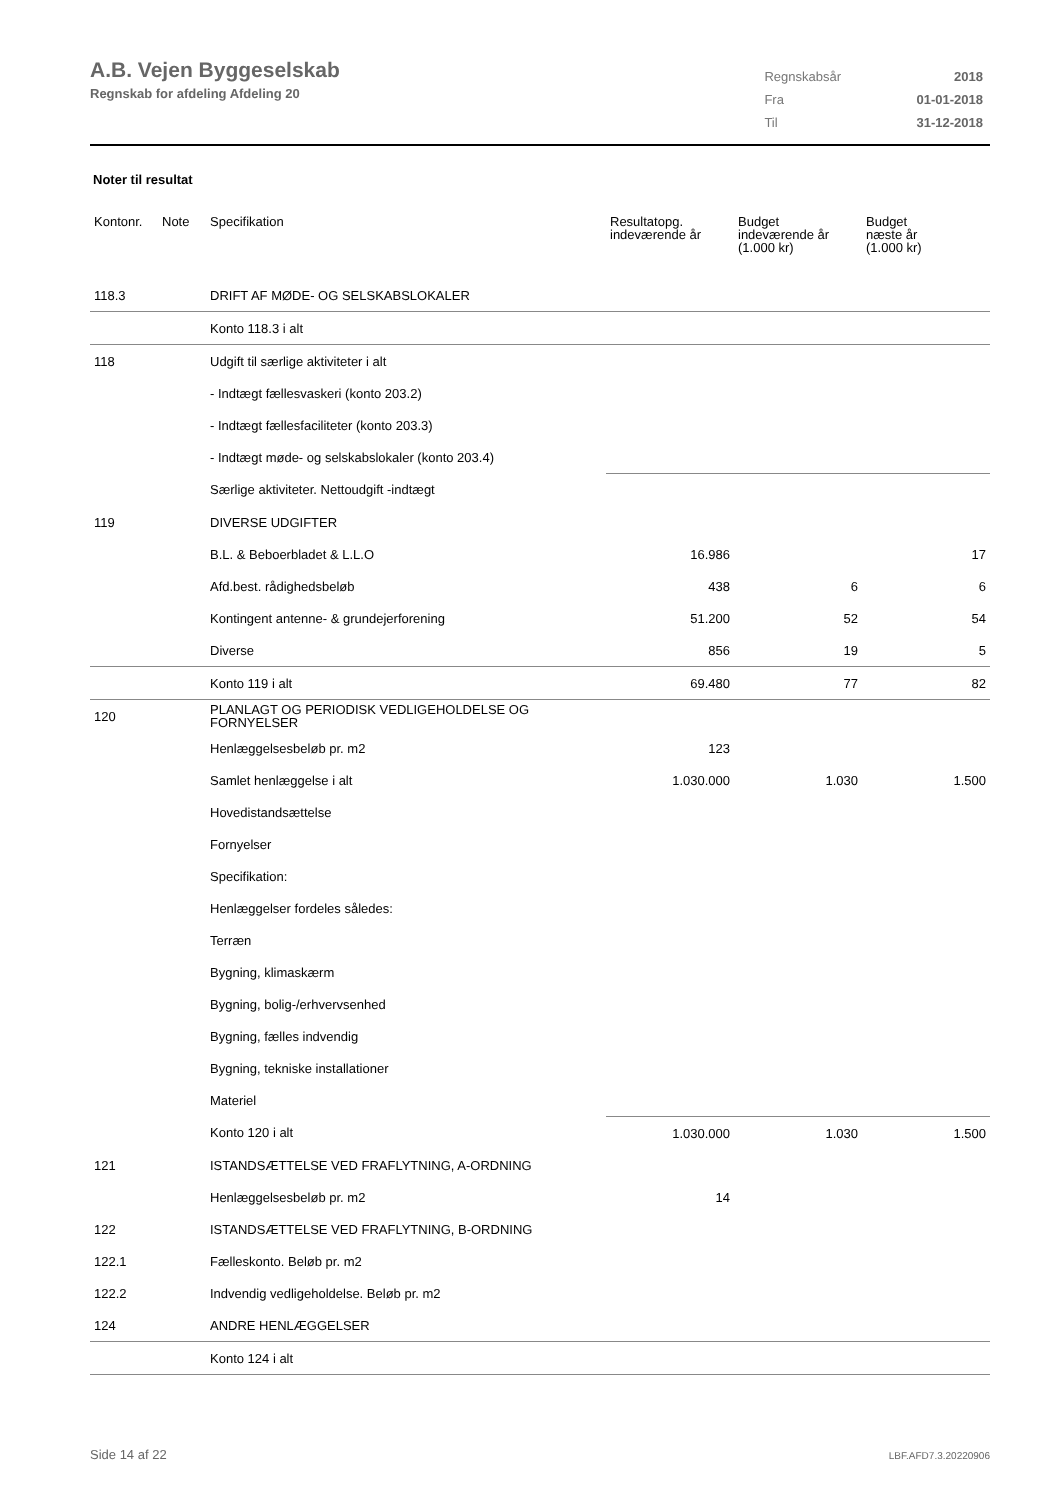A.B. Vejen Byggeselskab
Regnskab for afdeling Afdeling 20
| Regnskabsår | 2018 |
| Fra | 01-01-2018 |
| Til | 31-12-2018 |
Noter til resultat
| Kontonr. | Note | Specifikation | Resultatopg. indeværende år | Budget indeværende år (1.000 kr) | Budget næste år (1.000 kr) |
| --- | --- | --- | --- | --- | --- |
| 118.3 | | DRIFT AF MØDE- OG SELSKABSLOKALER | | | |
| | | Konto 118.3 i alt | | | |
| 118 | | Udgift til særlige aktiviteter i alt | | | |
| | | - Indtægt fællesvaskeri (konto 203.2) | | | |
| | | - Indtægt fællesfaciliteter (konto 203.3) | | | |
| | | - Indtægt møde- og selskabslokaler (konto 203.4) | | | |
| | | Særlige aktiviteter. Nettoudgift -indtægt | | | |
| 119 | | DIVERSE UDGIFTER | | | |
| | | B.L. & Beboerbladet & L.L.O | 16.986 | | 17 |
| | | Afd.best. rådighedsbeløb | 438 | 6 | 6 |
| | | Kontingent antenne- & grundejerforening | 51.200 | 52 | 54 |
| | | Diverse | 856 | 19 | 5 |
| | | Konto 119 i alt | 69.480 | 77 | 82 |
| 120 | | PLANLAGT OG PERIODISK VEDLIGEHOLDELSE OG FORNYELSER | | | |
| | | Henlæggelsesbeløb pr. m2 | 123 | | |
| | | Samlet henlæggelse i alt | 1.030.000 | 1.030 | 1.500 |
| | | Hovedistandsættelse | | | |
| | | Fornyelser | | | |
| | | Specifikation: | | | |
| | | Henlæggelser fordeles således: | | | |
| | | Terræn | | | |
| | | Bygning, klimaskærm | | | |
| | | Bygning, bolig-/erhvervsenhed | | | |
| | | Bygning, fælles indvendig | | | |
| | | Bygning, tekniske installationer | | | |
| | | Materiel | | | |
| | | Konto 120 i alt | 1.030.000 | 1.030 | 1.500 |
| 121 | | ISTANDSÆTTELSE VED FRAFLYTNING, A-ORDNING | | | |
| | | Henlæggelsesbeløb pr. m2 | 14 | | |
| 122 | | ISTANDSÆTTELSE VED FRAFLYTNING, B-ORDNING | | | |
| 122.1 | | Fælleskonto. Beløb pr. m2 | | | |
| 122.2 | | Indvendig vedligeholdelse. Beløb pr. m2 | | | |
| 124 | | ANDRE HENLÆGGELSER | | | |
| | | Konto 124 i alt | | | |
Side 14 af 22 LBF.AFD7.3.20220906